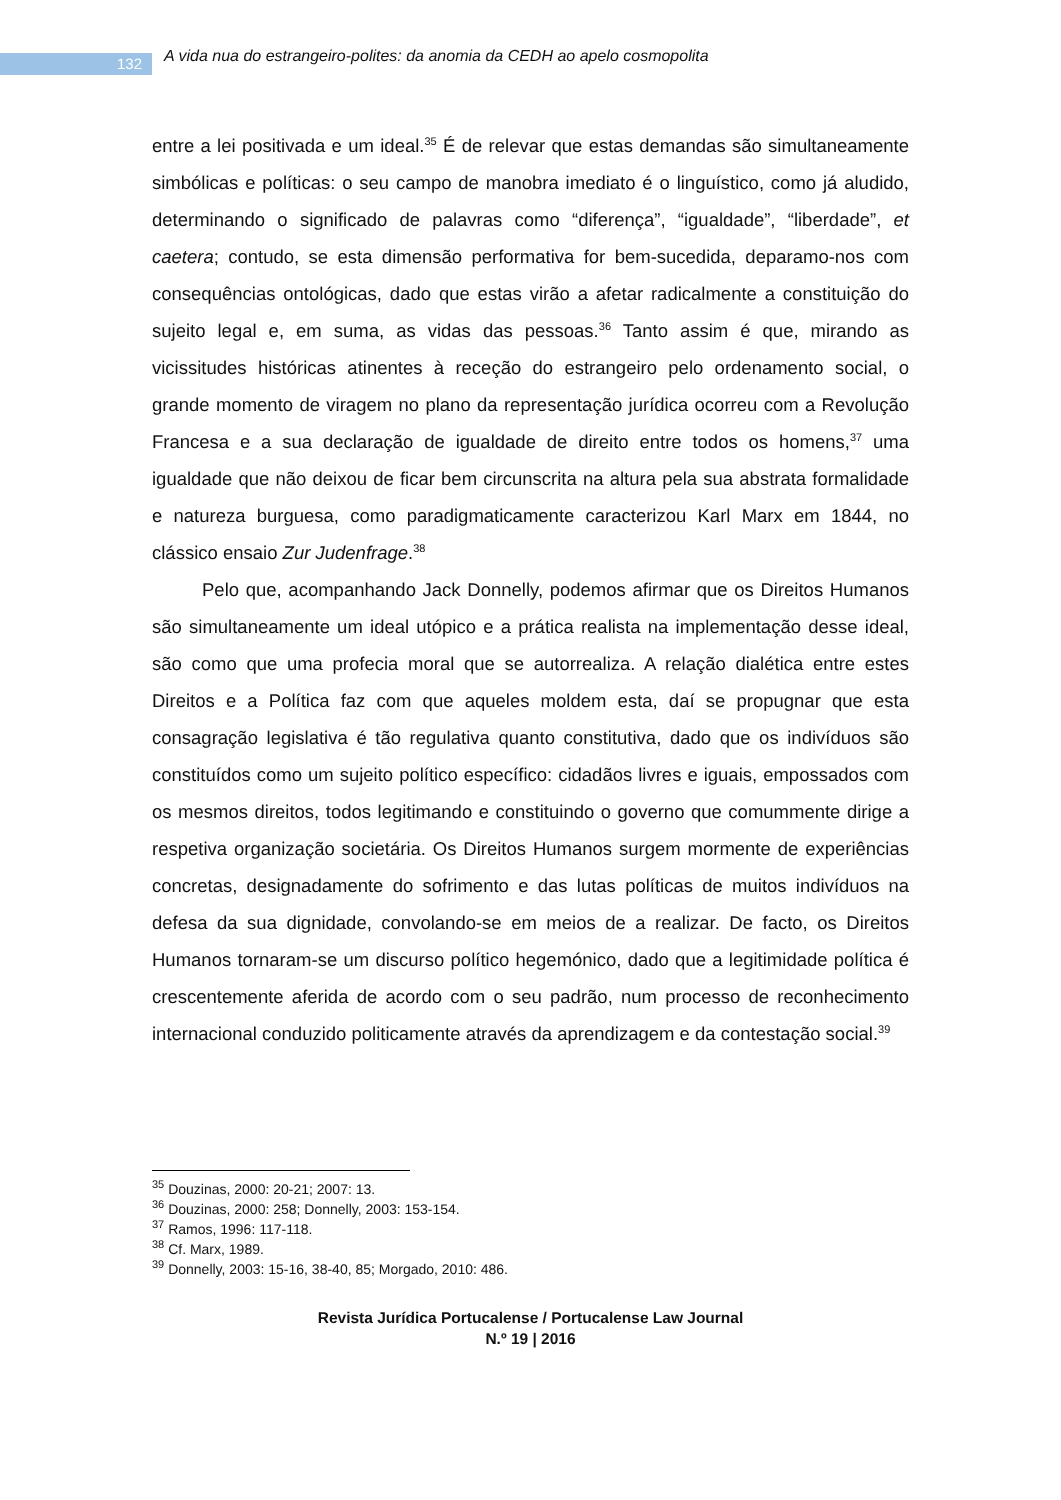132
A vida nua do estrangeiro-polites: da anomia da CEDH ao apelo cosmopolita
entre a lei positivada e um ideal.<sup>35</sup> É de relevar que estas demandas são simultaneamente simbólicas e políticas: o seu campo de manobra imediato é o linguístico, como já aludido, determinando o significado de palavras como “diferença”, “igualdade”, “liberdade”, et caetera; contudo, se esta dimensão performativa for bem-sucedida, deparamo-nos com consequências ontológicas, dado que estas virão a afetar radicalmente a constituição do sujeito legal e, em suma, as vidas das pessoas.<sup>36</sup> Tanto assim é que, mirando as vicissitudes históricas atinentes à receção do estrangeiro pelo ordenamento social, o grande momento de viragem no plano da representação jurídica ocorreu com a Revolução Francesa e a sua declaração de igualdade de direito entre todos os homens,<sup>37</sup> uma igualdade que não deixou de ficar bem circunscrita na altura pela sua abstrata formalidade e natureza burguesa, como paradigmaticamente caracterizou Karl Marx em 1844, no clássico ensaio Zur Judenfrage.<sup>38</sup>
Pelo que, acompanhando Jack Donnelly, podemos afirmar que os Direitos Humanos são simultaneamente um ideal utópico e a prática realista na implementação desse ideal, são como que uma profecia moral que se autorrealiza. A relação dialética entre estes Direitos e a Política faz com que aqueles moldem esta, daí se propugnar que esta consagração legislativa é tão regulativa quanto constitutiva, dado que os indivíduos são constituídos como um sujeito político específico: cidadãos livres e iguais, empossados com os mesmos direitos, todos legitimando e constituindo o governo que comummente dirige a respetiva organização societária. Os Direitos Humanos surgem mormente de experiências concretas, designadamente do sofrimento e das lutas políticas de muitos indivíduos na defesa da sua dignidade, convolando-se em meios de a realizar. De facto, os Direitos Humanos tornaram-se um discurso político hegemónico, dado que a legitimidade política é crescentemente aferida de acordo com o seu padrão, num processo de reconhecimento internacional conduzido politicamente através da aprendizagem e da contestação social.<sup>39</sup>
<sup>35</sup> Douzinas, 2000: 20-21; 2007: 13.
<sup>36</sup> Douzinas, 2000: 258; Donnelly, 2003: 153-154.
<sup>37</sup> Ramos, 1996: 117-118.
<sup>38</sup> Cf. Marx, 1989.
<sup>39</sup> Donnelly, 2003: 15-16, 38-40, 85; Morgado, 2010: 486.
Revista Jurídica Portucalense / Portucalense Law Journal
N.º 19 | 2016